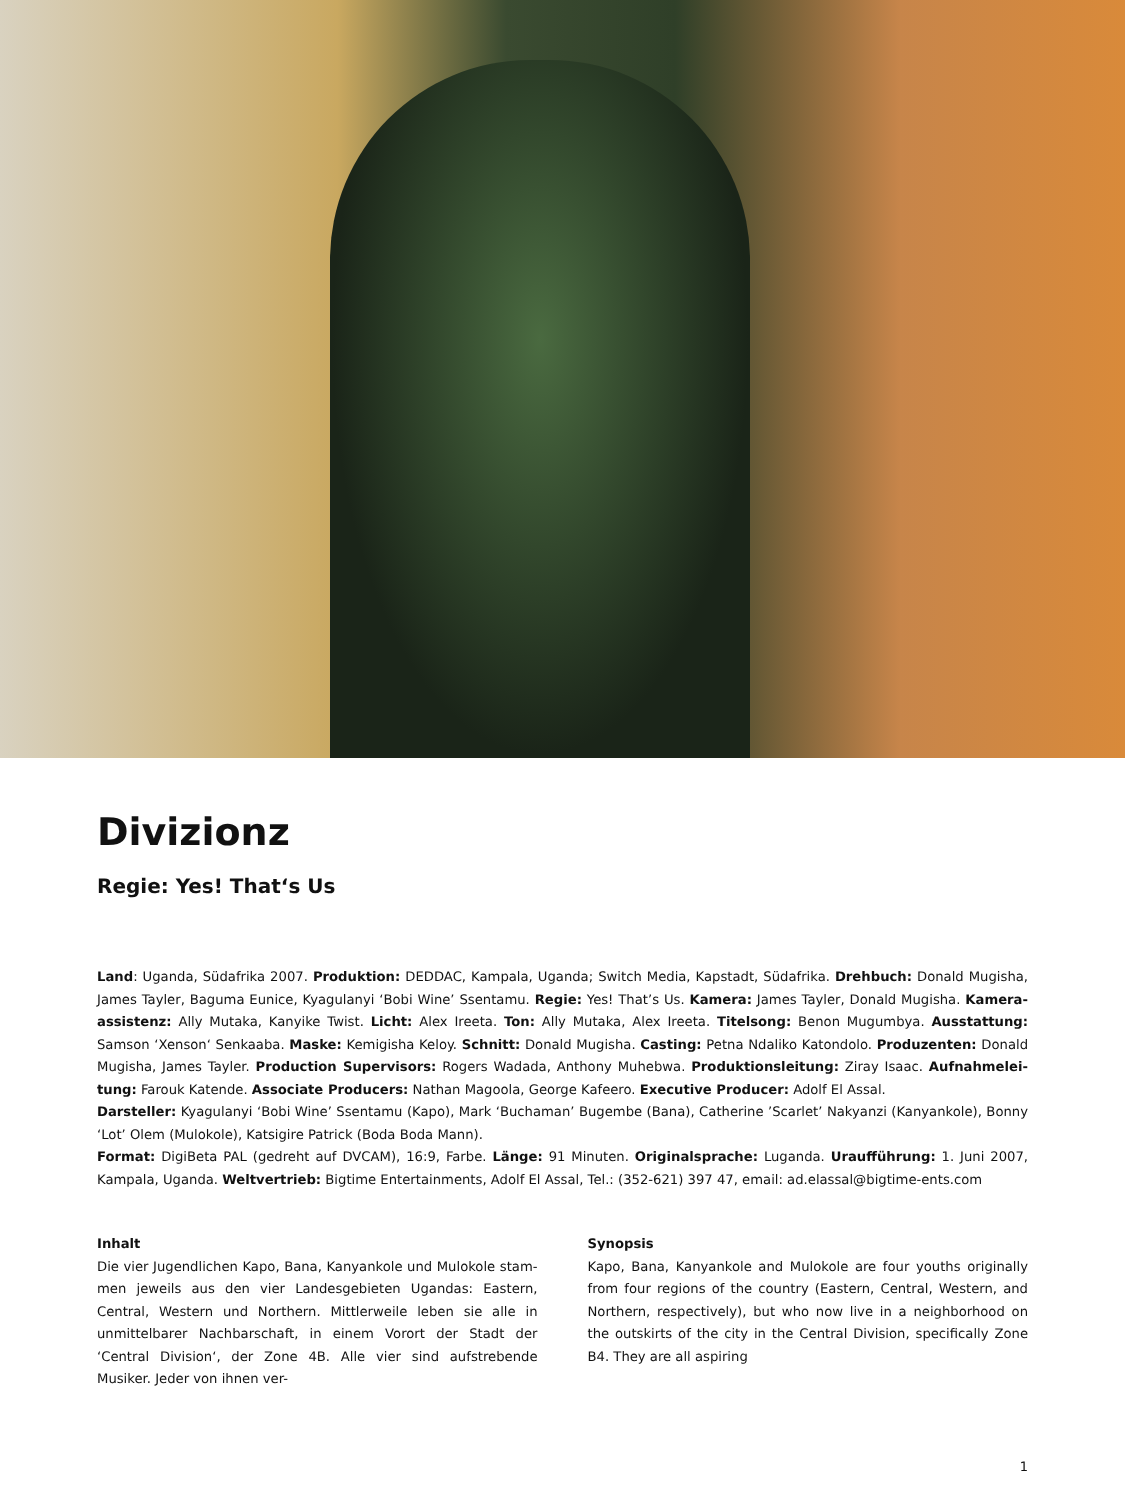Divizionz
Regie: Yes! That‘s Us
Land: Uganda, Südafrika 2007. Produktion: DEDDAC, Kampala, Uganda; Switch Media, Kapstadt, Südafrika. Drehbuch: Donald Mugisha, James Tayler, Baguma Eunice, Kyagulanyi ‘Bobi Wine’ Ssentamu. Regie: Yes! That’s Us. Kamera: James Tayler, Donald Mugisha. Kamera­assistenz: Ally Mutaka, Kanyike Twist. Licht: Alex Ireeta. Ton: Ally Mutaka, Alex Ireeta. Titelsong: Benon Mugumbya. Ausstattung: Samson ‘Xenson‘ Senkaaba. Maske: Kemigisha Keloy. Schnitt: Donald Mugisha. Casting: Petna Ndaliko Katondolo. Produzenten: Donald Mugisha, James Tayler. Production Supervisors: Rogers Wadada, Anthony Muhebwa. Produktionsleitung: Ziray Isaac. Aufnahmelei­tung: Farouk Katende. Associate Producers: Nathan Magoola, George Kafeero. Executive Producer: Adolf El Assal.
Darsteller: Kyagulanyi ‘Bobi Wine’ Ssentamu (Kapo), Mark ‘Buchaman’ Bugembe (Bana), Catherine ’Scarlet’ Nakyanzi (Kanyankole), Bonny ‘Lot’ Olem (Mulokole), Katsigire Patrick (Boda Boda Mann).
Format: DigiBeta PAL (gedreht auf DVCAM), 16:9, Farbe. Länge: 91 Minuten. Originalsprache: Luganda. Uraufführung: 1. Juni 2007, Kampala, Uganda. Weltvertrieb: Bigtime Entertainments, Adolf El Assal, Tel.: (352-621) 397 47, email: ad.elassal@bigtime-ents.com
Inhalt
Die vier Jugendlichen Kapo, Bana, Kanyankole und Mulokole stam­men jeweils aus den vier Landesgebieten Ugandas: Eastern, Central, Western und Northern. Mittlerweile leben sie alle in unmittelbarer Nachbarschaft, in einem Vorort der Stadt der ‘Central Division‘, der Zone 4B. Alle vier sind aufstrebende Musiker. Jeder von ihnen ver-
Synopsis
Kapo, Bana, Kanyankole and Mulokole are four youths originally from four regions of the country (Eastern, Cen­tral, Western, and Northern, respectively), but who now live in a neighborhood on the outskirts of the city in the Central Division, specifically Zone B4. They are all aspiring
1